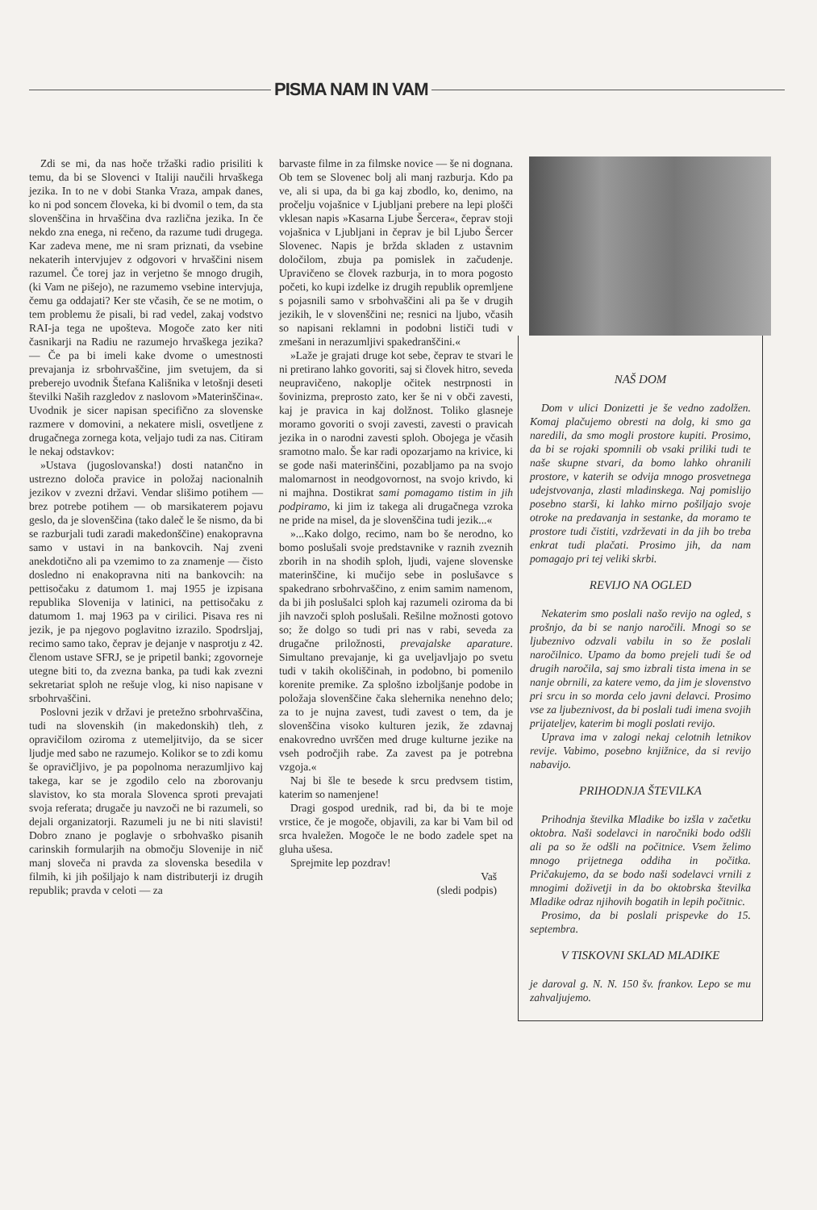PISMA NAM IN VAM
Zdi se mi, da nas hoče tržaški radio prisiliti k temu, da bi se Slovenci v Italiji naučili hrvaškega jezika. In to ne v dobi Stanka Vraza, ampak danes, ko ni pod soncem človeka, ki bi dvomil o tem, da sta slovenščina in hrvaščina dva različna jezika. In če nekdo zna enega, ni rečeno, da razume tudi drugega. Kar zadeva mene, me ni sram priznati, da vsebine nekaterih intervjujev z odgovori v hrvaščini nisem razumel. Če torej jaz in verjetno še mnogo drugih, (ki Vam ne pišejo), ne razumemo vsebine intervjuja, čemu ga oddajati? Ker ste včasih, če se ne motim, o tem problemu že pisali, bi rad vedel, zakaj vodstvo RAI-ja tega ne upošteva. Mogoče zato ker niti časnikarji na Radiu ne razumejo hrvaškega jezika? — Če pa bi imeli kake dvome o umestnosti prevajanja iz srbohrvaščine, jim svetujem, da si preberejo uvodnik Štefana Kališnika v letošnji deseti številki Naših razgledov z naslovom »Materinščina«. Uvodnik je sicer napisan specifično za slovenske razmere v domovini, a nekatere misli, osvetljene z drugačnega zornega kota, veljajo tudi za nas. Citiram le nekaj odstavkov:
»Ustava (jugoslovanska!) dosti natančno in ustrezno določa pravice in položaj nacionalnih jezikov v zvezni državi. Vendar slišimo potihem — brez potrebe potihem — ob marsikaterem pojavu geslo, da je slovenščina (tako daleč le še nismo, da bi se razburjali tudi zaradi makedonščine) enakopravna samo v ustavi in na bankovcih. Naj zveni anekdotično ali pa vzemimo to za znamenje — čisto dosledno ni enakopravna niti na bankovcih: na pettisočaku z datumom 1. maj 1955 je izpisana republika Slovenija v latinici, na pettisočaku z datumom 1. maj 1963 pa v cirilici. Pisava res ni jezik, je pa njegovo poglavitno izrazilo. Spodrsljaj, recimo samo tako, čeprav je dejanje v nasprotju z 42. členom ustave SFRJ, se je pripetil banki; zgovorneje utegne biti to, da zvezna banka, pa tudi kak zvezni sekretariat sploh ne rešuje vlog, ki niso napisane v srbohrvaščini.
Poslovni jezik v državi je pretežno srbohrvaščina, tudi na slovenskih (in makedonskih) tleh, z opravičilom oziroma z utemeljitvijo, da se sicer ljudje med sabo ne razumejo. Kolikor se to zdi komu še opravičljivo, je pa popolnoma nerazumljivo kaj takega, kar se je zgodilo celo na zborovanju slavistov, ko sta morala Slovenca sproti prevajati svoja referata; drugače ju navzoči ne bi razumeli, so dejali organizatorji. Razumeli ju ne bi niti slavisti! Dobro znano je poglavje o srbohvaško pisanih carinskih formularjih na območju Slovenije in nič manj sloveča ni pravda za slovenska besedila v filmih, ki jih pošiljajo k nam distributerji iz drugih republik; pravda v celoti — za
barvaste filme in za filmske novice — še ni dognana. Ob tem se Slovenec bolj ali manj razburja. Kdo pa ve, ali si upa, da bi ga kaj zbodlo, ko, denimo, na pročelju vojašnice v Ljubljani prebere na lepi plošči vklesan napis »Kasarna Ljube Šercera«, čeprav stoji vojašnica v Ljubljani in čeprav je bil Ljubo Šercer Slovenec. Napis je bržda skladen z ustavnim določilom, zbuja pa pomislek in začudenje. Upravičeno se človek razburja, in to mora pogosto početi, ko kupi izdelke iz drugih republik opremljene s pojasnili samo v srbohvaščini ali pa še v drugih jezikih, le v slovenščini ne; resnici na ljubo, včasih so napisani reklamni in podobni lističi tudi v zmešani in nerazumljivi spakedranščini.«
»Laže je grajati druge kot sebe, čeprav te stvari le ni pretirano lahko govoriti, saj si človek hitro, seveda neupravičeno, nakoplje očitek nestrpnosti in šovinizma, preprosto zato, ker še ni v obči zavesti, kaj je pravica in kaj dolžnost. Toliko glasneje moramo govoriti o svoji zavesti, zavesti o pravicah jezika in o narodni zavesti sploh. Obojega je včasih sramotno malo. Še kar radi opozarjamo na krivice, ki se gode naši materinščini, pozabljamo pa na svojo malomarnost in neodgovornost, na svojo krivdo, ki ni majhna. Dostikrat sami pomagamo tistim in jih podpiramo, ki jim iz takega ali drugačnega vzroka ne pride na misel, da je slovenščina tudi jezik...«
»...Kako dolgo, recimo, nam bo še nerodno, ko bomo poslušali svoje predstavnike v raznih zveznih zborih in na shodih sploh, ljudi, vajene slovenske materinščine, ki mučijo sebe in poslušavce s spakedrano srbohrvaščino, z enim samim namenom, da bi jih poslušalci sploh kaj razumeli oziroma da bi jih navzoči sploh poslušali. Rešilne možnosti gotovo so; že dolgo so tudi pri nas v rabi, seveda za drugačne priložnosti, prevajalske aparature. Simultano prevajanje, ki ga uveljavljajo po svetu tudi v takih okoliščinah, in podobno, bi pomenilo korenite premike. Za splošno izboljšanje podobe in položaja slovenščine čaka slehernika nenehno delo; za to je nujna zavest, tudi zavest o tem, da je slovenščina visoko kulturen jezik, že zdavnaj enakovredno uvrščen med druge kulturne jezike na vseh področjih rabe. Za zavest pa je potrebna vzgoja.«
Naj bi šle te besede k srcu predvsem tistim, katerim so namenjene!
Dragi gospod urednik, rad bi, da bi te moje vrstice, če je mogoče, objavili, za kar bi Vam bil od srca hvaležen. Mogoče le ne bodo zadele spet na gluha ušesa.
Sprejmite lep pozdrav!
Vaš
(sledi podpis)
NAŠ DOM
Dom v ulici Donizetti je še vedno zadolžen. Komaj plačujemo obresti na dolg, ki smo ga naredili, da smo mogli prostore kupiti. Prosimo, da bi se rojaki spomnili ob vsaki priliki tudi te naše skupne stvari, da bomo lahko ohranili prostore, v katerih se odvija mnogo prosvetnega udejstvovanja, zlasti mladinskega. Naj pomislijo posebno starši, ki lahko mirno pošiljajo svoje otroke na predavanja in sestanke, da moramo te prostore tudi čistiti, vzdrževati in da jih bo treba enkrat tudi plačati. Prosimo jih, da nam pomagajo pri tej veliki skrbi.
REVIJO NA OGLED
Nekaterim smo poslali našo revijo na ogled, s prošnjo, da bi se nanjo naročili. Mnogi so se ljubeznivo odzvali vabilu in so že poslali naročilnico. Upamo da bomo prejeli tudi še od drugih naročila, saj smo izbrali tista imena in se nanje obrnili, za katere vemo, da jim je slovenstvo pri srcu in so morda celo javni delavci. Prosimo vse za ljubeznivost, da bi poslali tudi imena svojih prijateljev, katerim bi mogli poslati revijo.
Uprava ima v zalogi nekaj celotnih letnikov revije. Vabimo, posebno knjižnice, da si revijo nabavijo.
PRIHODNJA ŠTEVILKA
Prihodnja številka Mladike bo izšla v začetku oktobra. Naši sodelavci in naročniki bodo odšli ali pa so že odšli na počitnice. Vsem želimo mnogo prijetnega oddiha in počitka. Pričakujemo, da se bodo naši sodelavci vrnili z mnogimi doživetji in da bo oktobrska številka Mladike odraz njihovih bogatih in lepih počitnic.
Prosimo, da bi poslali prispevke do 15. septembra.
V TISKOVNI SKLAD MLADIKE
je daroval g. N. N. 150 šv. frankov. Lepo se mu zahvaljujemo.